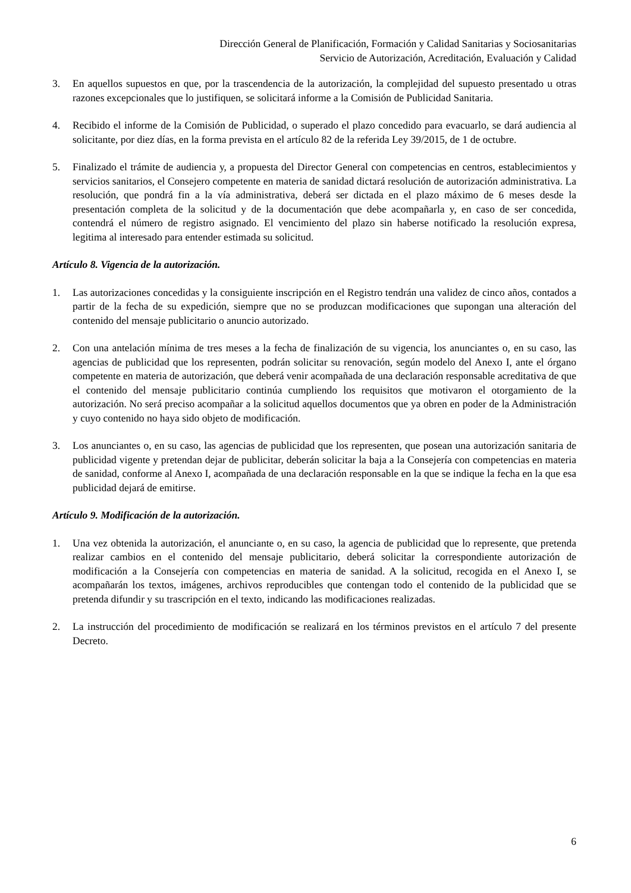Dirección General de Planificación, Formación y Calidad Sanitarias y Sociosanitarias
Servicio de Autorización, Acreditación, Evaluación y Calidad
3. En aquellos supuestos en que, por la trascendencia de la autorización, la complejidad del supuesto presentado u otras razones excepcionales que lo justifiquen, se solicitará informe a la Comisión de Publicidad Sanitaria.
4. Recibido el informe de la Comisión de Publicidad, o superado el plazo concedido para evacuarlo, se dará audiencia al solicitante, por diez días, en la forma prevista en el artículo 82 de la referida Ley 39/2015, de 1 de octubre.
5. Finalizado el trámite de audiencia y, a propuesta del Director General con competencias en centros, establecimientos y servicios sanitarios, el Consejero competente en materia de sanidad dictará resolución de autorización administrativa. La resolución, que pondrá fin a la vía administrativa, deberá ser dictada en el plazo máximo de 6 meses desde la presentación completa de la solicitud y de la documentación que debe acompañarla y, en caso de ser concedida, contendrá el número de registro asignado. El vencimiento del plazo sin haberse notificado la resolución expresa, legitima al interesado para entender estimada su solicitud.
Artículo 8. Vigencia de la autorización.
1. Las autorizaciones concedidas y la consiguiente inscripción en el Registro tendrán una validez de cinco años, contados a partir de la fecha de su expedición, siempre que no se produzcan modificaciones que supongan una alteración del contenido del mensaje publicitario o anuncio autorizado.
2. Con una antelación mínima de tres meses a la fecha de finalización de su vigencia, los anunciantes o, en su caso, las agencias de publicidad que los representen, podrán solicitar su renovación, según modelo del Anexo I, ante el órgano competente en materia de autorización, que deberá venir acompañada de una declaración responsable acreditativa de que el contenido del mensaje publicitario continúa cumpliendo los requisitos que motivaron el otorgamiento de la autorización. No será preciso acompañar a la solicitud aquellos documentos que ya obren en poder de la Administración y cuyo contenido no haya sido objeto de modificación.
3. Los anunciantes o, en su caso, las agencias de publicidad que los representen, que posean una autorización sanitaria de publicidad vigente y pretendan dejar de publicitar, deberán solicitar la baja a la Consejería con competencias en materia de sanidad, conforme al Anexo I, acompañada de una declaración responsable en la que se indique la fecha en la que esa publicidad dejará de emitirse.
Artículo 9. Modificación de la autorización.
1. Una vez obtenida la autorización, el anunciante o, en su caso, la agencia de publicidad que lo represente, que pretenda realizar cambios en el contenido del mensaje publicitario, deberá solicitar la correspondiente autorización de modificación a la Consejería con competencias en materia de sanidad. A la solicitud, recogida en el Anexo I, se acompañarán los textos, imágenes, archivos reproducibles que contengan todo el contenido de la publicidad que se pretenda difundir y su trascripción en el texto, indicando las modificaciones realizadas.
2. La instrucción del procedimiento de modificación se realizará en los términos previstos en el artículo 7 del presente Decreto.
6